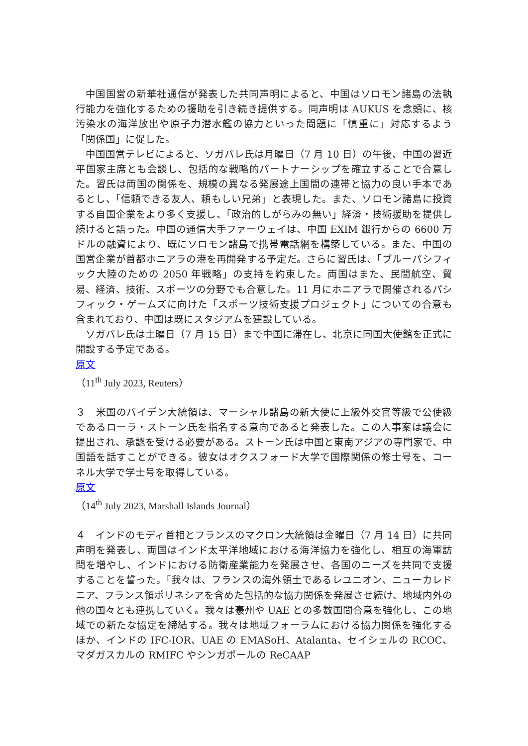中国国営の新華社通信が発表した共同声明によると、中国はソロモン諸島の法執行能力を強化するための援助を引き続き提供する。同声明は AUKUS を念頭に、核汚染水の海洋放出や原子力潜水艦の協力といった問題に「慎重に」対応するよう「関係国」に促した。
中国国営テレビによると、ソガバレ氏は月曜日（7 月 10 日）の午後、中国の習近平国家主席とも会談し、包括的な戦略的パートナーシップを確立することで合意した。習氏は両国の関係を、規模の異なる発展途上国間の連帯と協力の良い手本であるとし、「信頼できる友人、頼もしい兄弟」と表現した。また、ソロモン諸島に投資する自国企業をより多く支援し、「政治的しがらみの無い」経済・技術援助を提供し続けると語った。中国の通信大手ファーウェイは、中国 EXIM 銀行からの 6600 万ドルの融資により、既にソロモン諸島で携帯電話網を構築している。また、中国の国営企業が首都ホニアラの港を再開発する予定だ。さらに習氏は、「ブルーパシフィック大陸のための 2050 年戦略」の支持を約束した。両国はまた、民間航空、貿易、経済、技術、スポーツの分野でも合意した。11 月にホニアラで開催されるパシフィック・ゲームズに向けた「スポーツ技術支援プロジェクト」についての合意も含まれており、中国は既にスタジアムを建設している。
ソガバレ氏は土曜日（7 月 15 日）まで中国に滞在し、北京に同国大使館を正式に開設する予定である。
原文
（11<sup>th</sup> July 2023, Reuters）
３　米国のバイデン大統領は、マーシャル諸島の新大使に上級外交官等級で公使級であるローラ・ストーン氏を指名する意向であると発表した。この人事案は議会に提出され、承認を受ける必要がある。ストーン氏は中国と東南アジアの専門家で、中国語を話すことができる。彼女はオクスフォード大学で国際関係の修士号を、コーネル大学で学士号を取得している。
原文
（14<sup>th</sup> July 2023, Marshall Islands Journal）
４　インドのモディ首相とフランスのマクロン大統領は金曜日（7 月 14 日）に共同声明を発表し、両国はインド太平洋地域における海洋協力を強化し、相互の海軍訪問を増やし、インドにおける防衛産業能力を発展させ、各国のニーズを共同で支援することを誓った。「我々は、フランスの海外領土であるレユニオン、ニューカレドニア、フランス領ポリネシアを含めた包括的な協力関係を発展させ続け、地域内外の他の国々とも連携していく。我々は豪州や UAE との多数国間合意を強化し、この地域での新たな協定を締結する。我々は地域フォーラムにおける協力関係を強化するほか、インドの IFC-IOR、UAE の EMASoH、Atalanta、セイシェルの RCOC、マダガスカルの RMIFC やシンガポールの ReCAAP